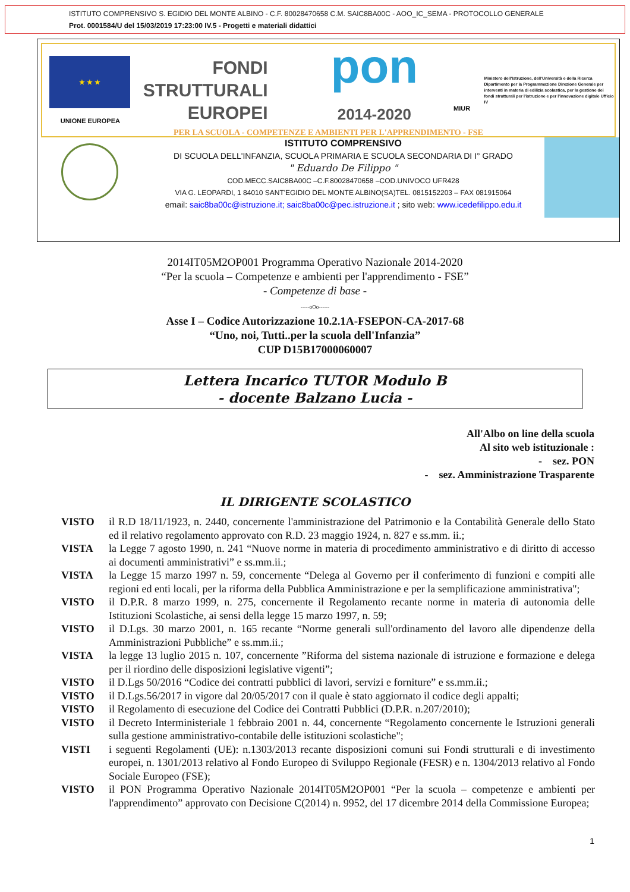ISTITUTO COMPRENSIVO S. EGIDIO DEL MONTE ALBINO - C.F. 80028470658 C.M. SAIC8BA00C - AOO_IC_SEMA - PROTOCOLLO GENERALE
Prot. 0001584/U del 15/03/2019 17:23:00 IV.5 - Progetti e materiali didattici
★ ★ ★
UNIONE EUROPEA
FONDI
STRUTTURALI
EUROPEI
pon
2014-2020
MIUR
Ministero dell'Istruzione, dell'Università e della Ricerca Dipartimento per la Programmazione Direzione Generale per interventi in materia di edilizia scolastica, per la gestione dei fondi strutturali per l'istruzione e per l'innovazione digitale Ufficio IV
PER LA SCUOLA - COMPETENZE E AMBIENTI PER L'APPRENDIMENTO - FSE
ISTITUTO COMPRENSIVO
DI SCUOLA DELL'INFANZIA, SCUOLA PRIMARIA E SCUOLA SECONDARIA DI I° GRADO
" Eduardo De Filippo "
COD.MECC.SAIC8BA00C –C.F.80028470658 –COD.UNIVOCO UFR428
VIA G. LEOPARDI, 1 84010 SANT'EGIDIO DEL MONTE ALBINO(SA)TEL. 0815152203 – FAX 081915064
email: saic8ba00c@istruzione.it; saic8ba00c@pec.istruzione.it ; sito web: www.icedefilippo.edu.it
2014IT05M2OP001 Programma Operativo Nazionale 2014-2020
“Per la scuola – Competenze e ambienti per l'apprendimento - FSE”
- Competenze di base -
-----oOo------
Asse I – Codice Autorizzazione 10.2.1A-FSEPON-CA-2017-68
“Uno, noi, Tutti..per la scuola dell'Infanzia”
CUP D15B17000060007
Lettera Incarico TUTOR Modulo B
- docente Balzano Lucia -
All'Albo on line della scuola
Al sito web istituzionale :
- sez. PON
- sez. Amministrazione Trasparente
IL DIRIGENTE SCOLASTICO
| VISTO | il R.D 18/11/1923, n. 2440, concernente l'amministrazione del Patrimonio e la Contabilità Generale dello Stato ed il relativo regolamento approvato con R.D. 23 maggio 1924, n. 827 e ss.mm. ii.; |
| VISTA | la Legge 7 agosto 1990, n. 241 “Nuove norme in materia di procedimento amministrativo e di diritto di accesso ai documenti amministrativi” e ss.mm.ii.; |
| VISTA | la Legge 15 marzo 1997 n. 59, concernente “Delega al Governo per il conferimento di funzioni e compiti alle regioni ed enti locali, per la riforma della Pubblica Amministrazione e per la semplificazione amministrativa"; |
| VISTO | il D.P.R. 8 marzo 1999, n. 275, concernente il Regolamento recante norme in materia di autonomia delle Istituzioni Scolastiche, ai sensi della legge 15 marzo 1997, n. 59; |
| VISTO | il D.Lgs. 30 marzo 2001, n. 165 recante “Norme generali sull'ordinamento del lavoro alle dipendenze della Amministrazioni Pubbliche” e ss.mm.ii.; |
| VISTA | la legge 13 luglio 2015 n. 107, concernente ”Riforma del sistema nazionale di istruzione e formazione e delega per il riordino delle disposizioni legislative vigenti”; |
| VISTO | il D.Lgs 50/2016 “Codice dei contratti pubblici di lavori, servizi e forniture” e ss.mm.ii.; |
| VISTO | il D.Lgs.56/2017 in vigore dal 20/05/2017 con il quale è stato aggiornato il codice degli appalti; |
| VISTO | il Regolamento di esecuzione del Codice dei Contratti Pubblici (D.P.R. n.207/2010); |
| VISTO | il Decreto Interministeriale 1 febbraio 2001 n. 44, concernente “Regolamento concernente le Istruzioni generali sulla gestione amministrativo-contabile delle istituzioni scolastiche"; |
| VISTI | i seguenti Regolamenti (UE): n.1303/2013 recante disposizioni comuni sui Fondi strutturali e di investimento europei, n. 1301/2013 relativo al Fondo Europeo di Sviluppo Regionale (FESR) e n. 1304/2013 relativo al Fondo Sociale Europeo (FSE); |
| VISTO | il PON Programma Operativo Nazionale 2014IT05M2OP001 “Per la scuola – competenze e ambienti per l'apprendimento” approvato con Decisione C(2014) n. 9952, del 17 dicembre 2014 della Commissione Europea; |
1